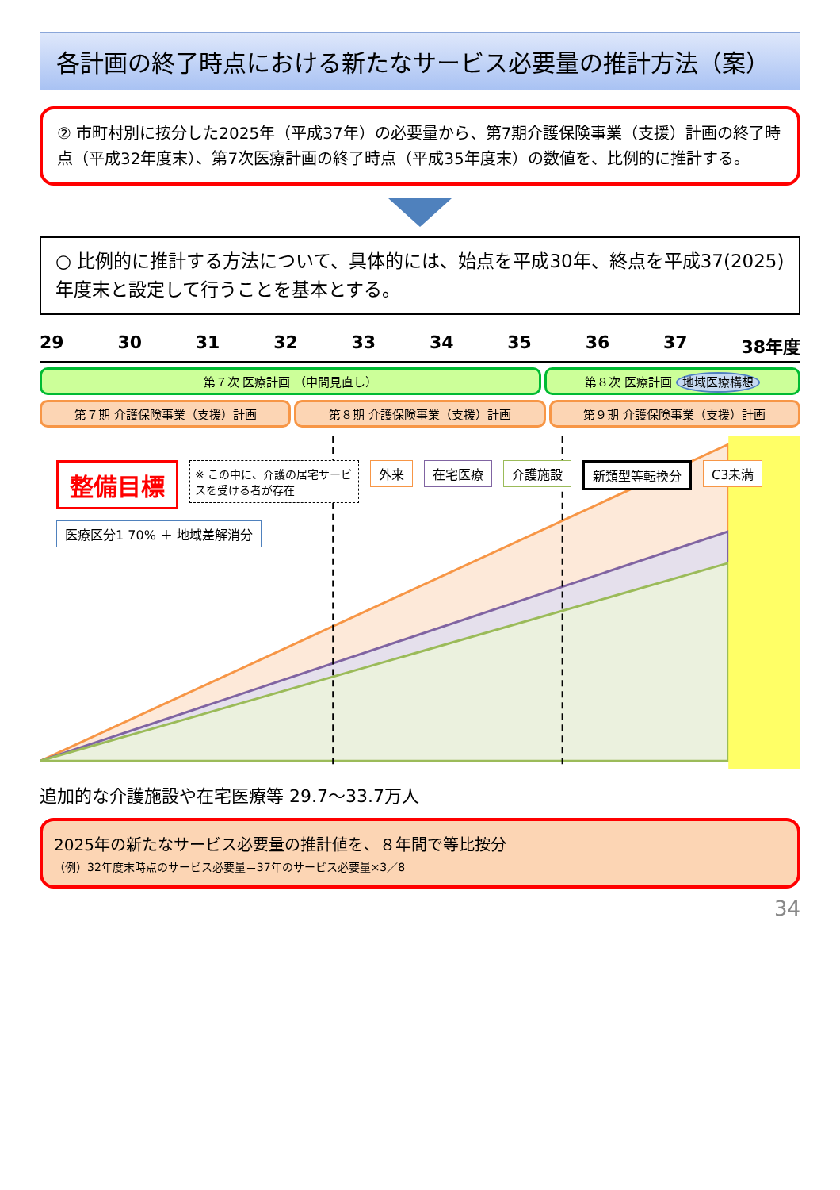各計画の終了時点における新たなサービス必要量の推計方法（案）
② 市町村別に按分した2025年（平成37年）の必要量から、第7期介護保険事業（支援）計画の終了時点（平成32年度末）、第7次医療計画の終了時点（平成35年度末）の数値を、比例的に推計する。
○ 比例的に推計する方法について、具体的には、始点を平成30年、終点を平成37(2025)年度末と設定して行うことを基本とする。
29 30 31 32 33 34 35 36 37 38年度
第７次 医療計画 （中間見直し） 第８次 医療計画 地域医療構想
第７期 介護保険事業（支援）計画 第８期 介護保険事業（支援）計画 第９期 介護保険事業（支援）計画
整備目標 ※ この中に、介護の居宅サービスを受ける者が存在 外来 在宅医療 介護施設 新類型等転換分 C3未満 医療区分1 70% ＋ 地域差解消分
追加的な介護施設や在宅医療等 29.7～33.7万人
2025年の新たなサービス必要量の推計値を、８年間で等比按分
（例）32年度末時点のサービス必要量＝37年のサービス必要量×3／8
34